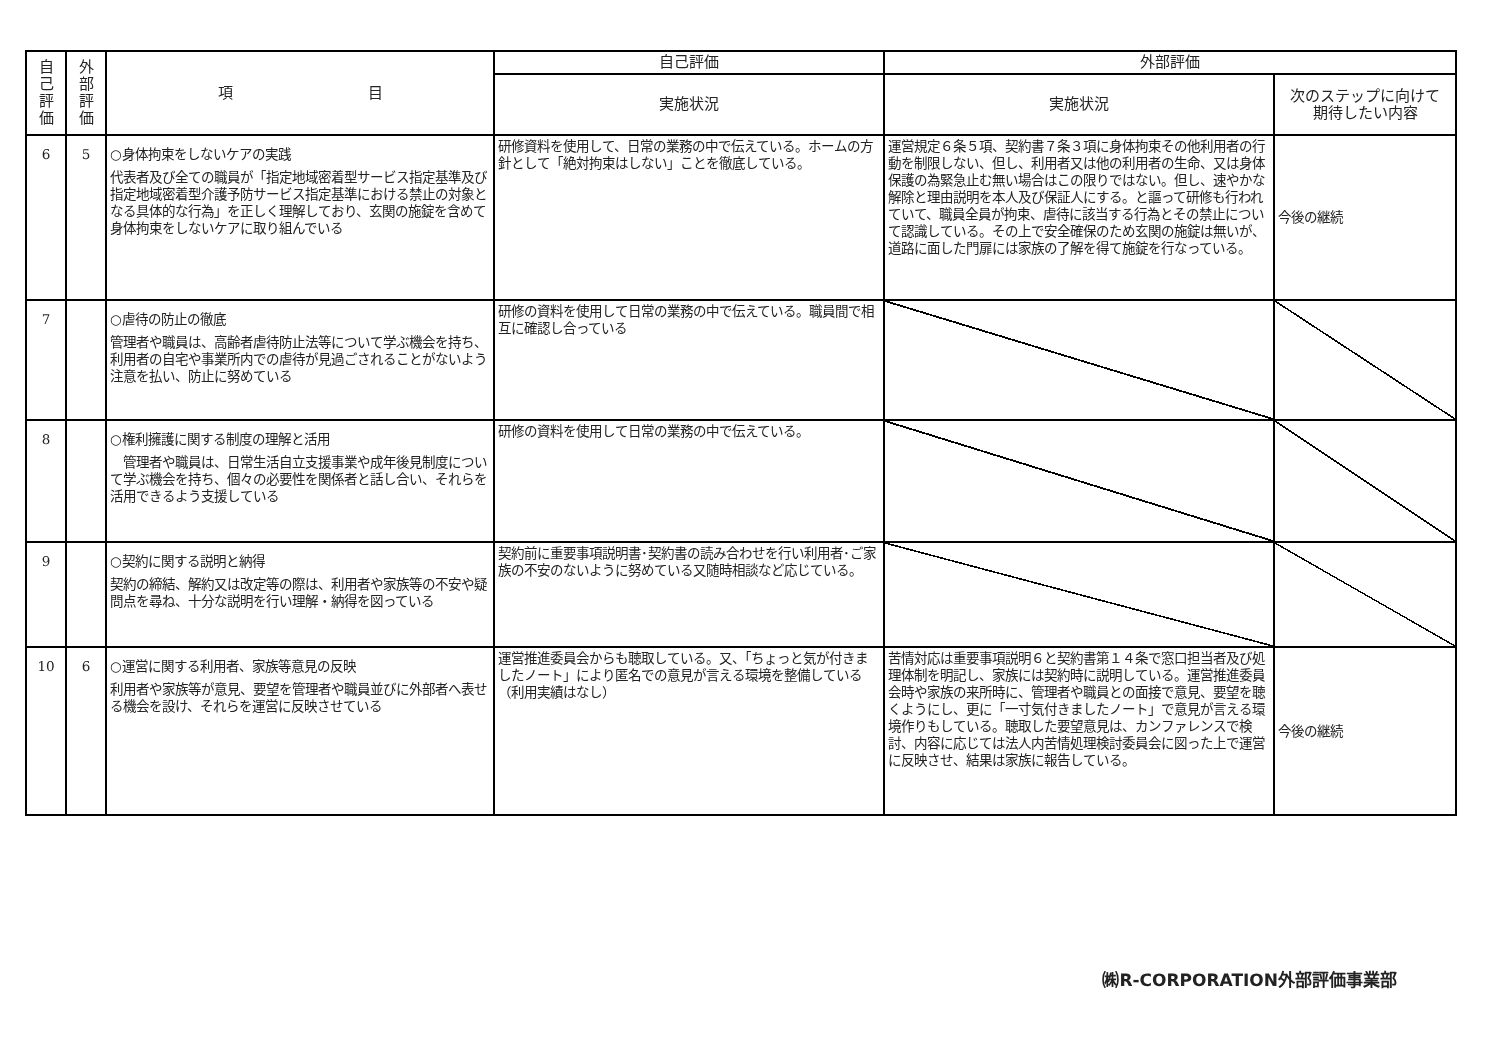| 自 己 評 価 | 外 部 評 価 | 項 目 | 自己評価 | 外部評価 | |
| --- | --- | --- | --- | --- | --- |
| | | | 実施状況 | 実施状況 | 次のステップに向けて 期待したい内容 |
| 6 | 5 | ○身体拘束をしないケアの実践 代表者及び全ての職員が「指定地域密着型サービス指定基準及び指定地域密着型介護予防サービス指定基準における禁止の対象となる具体的な行為」を正しく理解しており、玄関の施錠を含めて身体拘束をしないケアに取り組んでいる | 研修資料を使用して、日常の業務の中で伝えている。ホームの方針として「絶対拘束はしない」ことを徹底している。 | 運営規定６条５項、契約書７条３項に身体拘束その他利用者の行動を制限しない、但し、利用者又は他の利用者の生命、又は身体保護の為緊急止む無い場合はこの限りではない。但し、速やかな解除と理由説明を本人及び保証人にする。と謳って研修も行われていて、職員全員が拘束、虐待に該当する行為とその禁止について認識している。その上で安全確保のため玄関の施錠は無いが、道路に面した門扉には家族の了解を得て施錠を行なっている。 | 今後の継続 |
| 7 | | ○虐待の防止の徹底 管理者や職員は、高齢者虐待防止法等について学ぶ機会を持ち、利用者の自宅や事業所内での虐待が見過ごされることがないよう注意を払い、防止に努めている | 研修の資料を使用して日常の業務の中で伝えている。職員間で相互に確認し合っている | | |
| 8 | | ○権利擁護に関する制度の理解と活用 管理者や職員は、日常生活自立支援事業や成年後見制度について学ぶ機会を持ち、個々の必要性を関係者と話し合い、それらを活用できるよう支援している | 研修の資料を使用して日常の業務の中で伝えている。 | | |
| 9 | | ○契約に関する説明と納得 契約の締結、解約又は改定等の際は、利用者や家族等の不安や疑問点を尋ね、十分な説明を行い理解・納得を図っている | 契約前に重要事項説明書･契約書の読み合わせを行い利用者･ご家族の不安のないように努めている又随時相談など応じている。 | | |
| 10 | 6 | ○運営に関する利用者、家族等意見の反映 利用者や家族等が意見、要望を管理者や職員並びに外部者へ表せる機会を設け、それらを運営に反映させている | 運営推進委員会からも聴取している。又、「ちょっと気が付きましたノート」により匿名での意見が言える環境を整備している（利用実績はなし） | 苦情対応は重要事項説明６と契約書第１４条で窓口担当者及び処理体制を明記し、家族には契約時に説明している。運営推進委員会時や家族の来所時に、管理者や職員との面接で意見、要望を聴くようにし、更に「一寸気付きましたノート」で意見が言える環境作りもしている。聴取した要望意見は、カンファレンスで検討、内容に応じては法人内苦情処理検討委員会に図った上で運営に反映させ、結果は家族に報告している。 | 今後の継続 |
㈱R-CORPORATION外部評価事業部